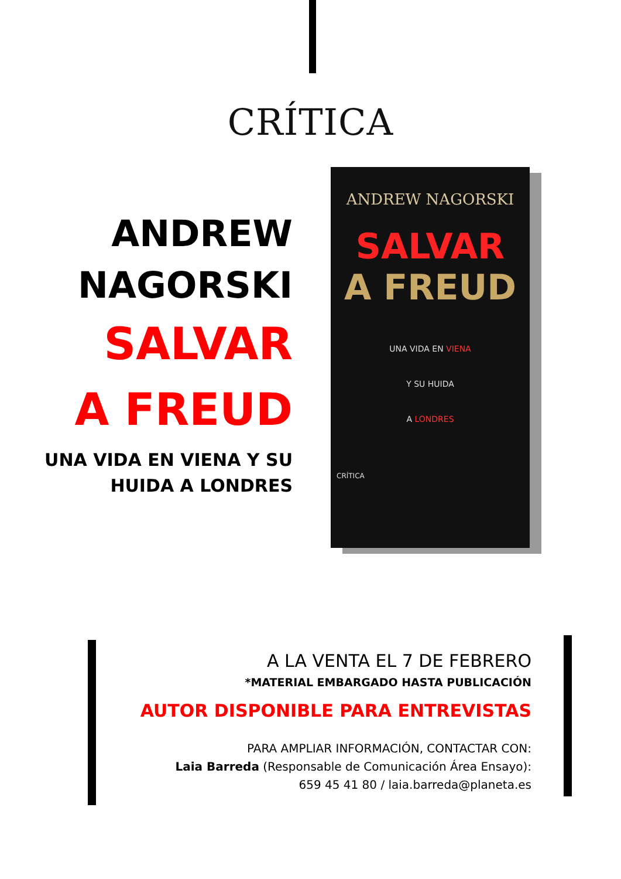CRÍTICA
ANDREW
NAGORSKI
SALVAR
A FREUD
UNA VIDA EN VIENA Y SU
HUIDA A LONDRES
ANDREW NAGORSKI
SALVAR
A FREUD
UNA VIDA EN VIENA
Y SU HUIDA
A LONDRES
CRÍTICA
A LA VENTA EL 7 DE FEBRERO
*MATERIAL EMBARGADO HASTA PUBLICACIÓN
AUTOR DISPONIBLE PARA ENTREVISTAS
PARA AMPLIAR INFORMACIÓN, CONTACTAR CON:
Laia Barreda (Responsable de Comunicación Área Ensayo):
659 45 41 80 / laia.barreda@planeta.es